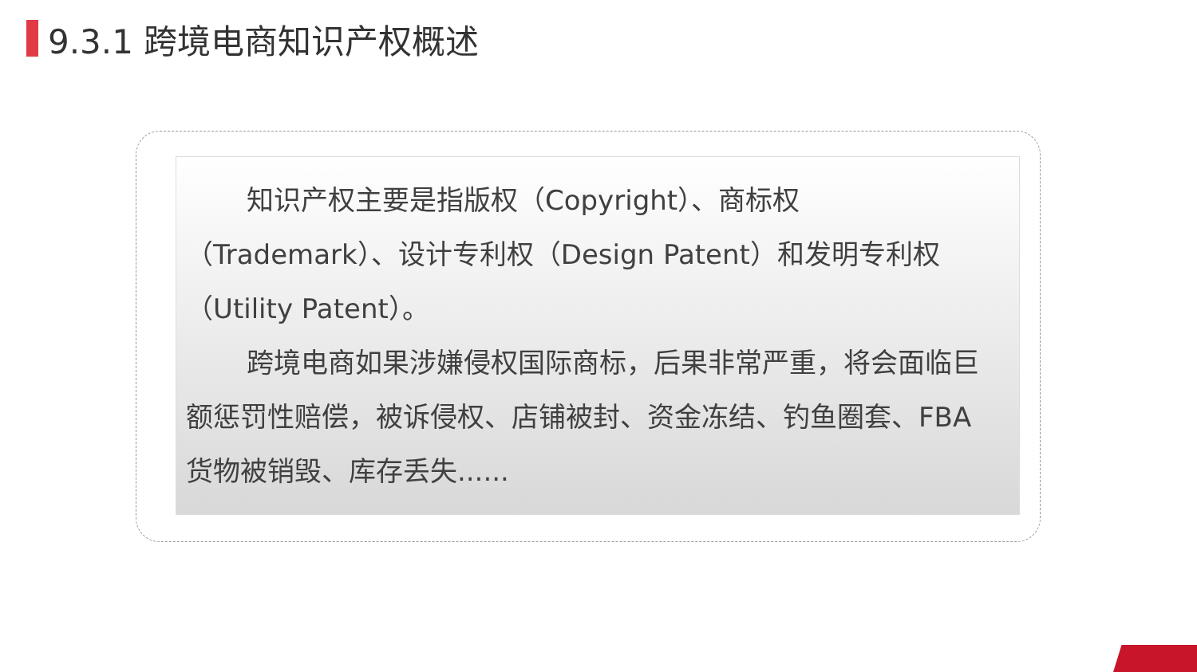9.3.1 跨境电商知识产权概述
知识产权主要是指版权（Copyright）、商标权（Trademark）、设计专利权（Design Patent）和发明专利权（Utility Patent）。
跨境电商如果涉嫌侵权国际商标，后果非常严重，将会面临巨额惩罚性赔偿，被诉侵权、店铺被封、资金冻结、钓鱼圈套、FBA货物被销毁、库存丢失......